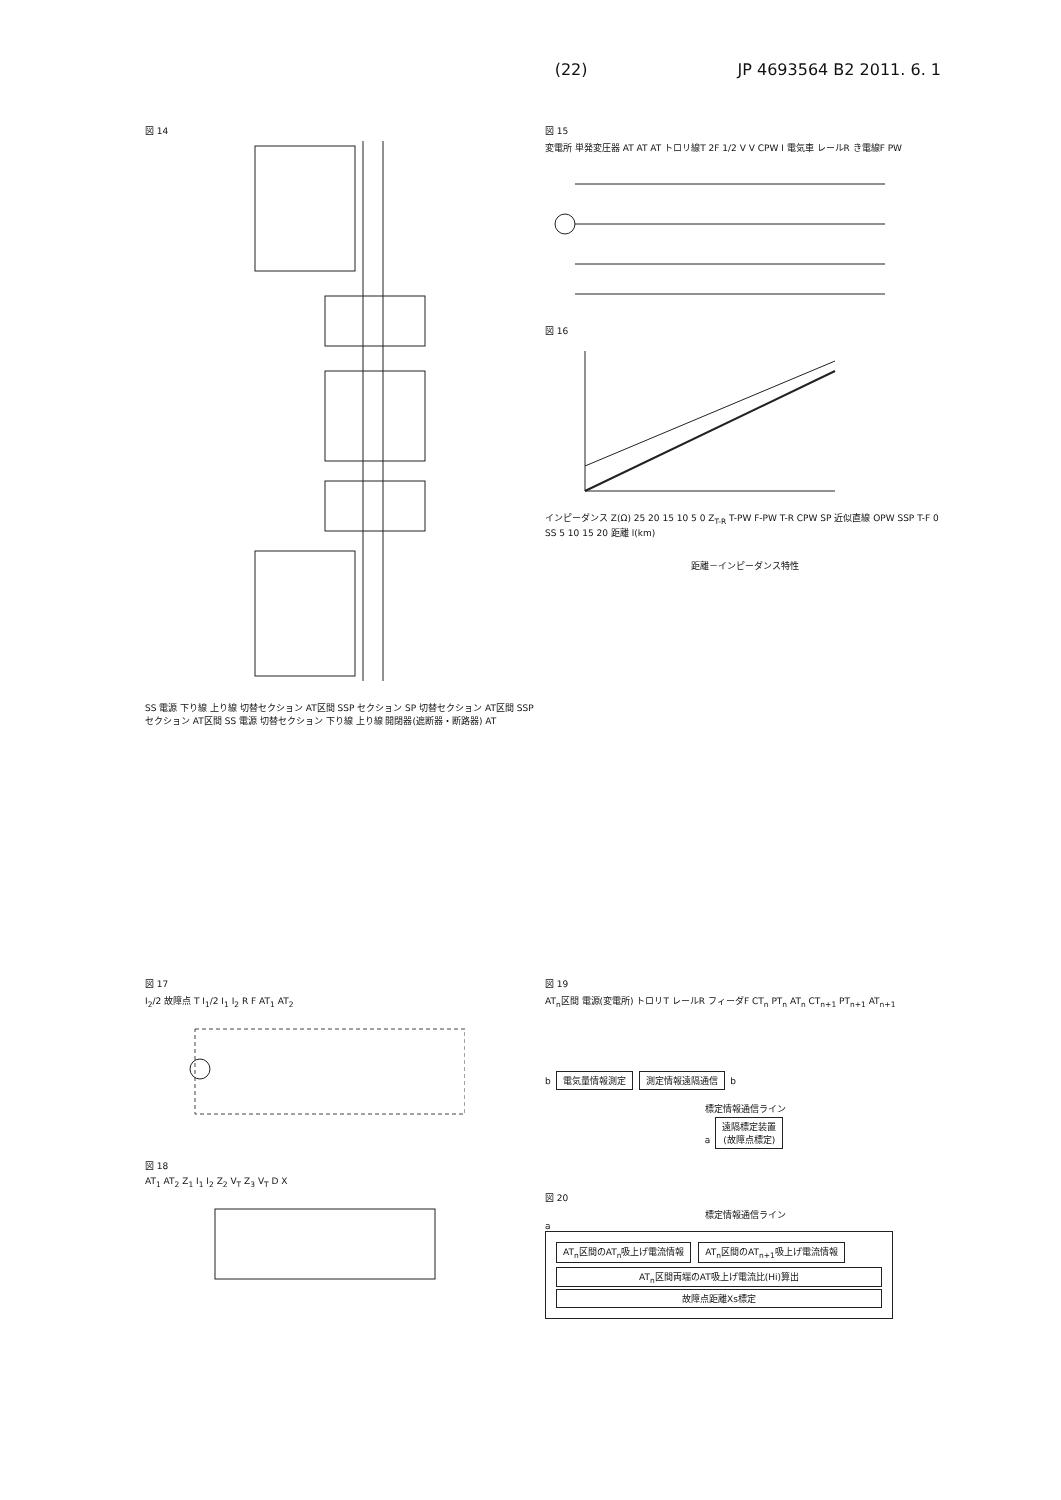(22) JP 4693564 B2 2011. 6. 1
図 14
SS 電源 下り線 上り線 切替セクション AT区間 SSP セクション SP 切替セクション AT区間 SSP セクション AT区間 SS 電源 切替セクション 下り線 上り線 開閉器(遮断器・断路器) AT
図 15
変電所 単発変圧器 AT AT AT トロリ線T 2F 1/2 V V CPW I 電気車 レールR き電線F PW
図 16
インピーダンス Z(Ω) 25 20 15 10 5 0 Z<sub>T-R</sub> T-PW F-PW T-R CPW SP 近似直線 OPW SSP T-F 0 SS 5 10 15 20 距離 l(km)
距離－インピーダンス特性
図 17
I<sub>2</sub>/2 故障点 T I<sub>1</sub>/2 I<sub>1</sub> I<sub>2</sub> R F AT<sub>1</sub> AT<sub>2</sub>
図 18
AT<sub>1</sub> AT<sub>2</sub> Z<sub>1</sub> I<sub>1</sub> I<sub>2</sub> Z<sub>2</sub> V<sub>T</sub> Z<sub>3</sub> V<sub>T</sub> D X
図 19
AT<sub>n</sub>区間 電源(変電所) トロリT レールR フィーダF CT<sub>n</sub> PT<sub>n</sub> AT<sub>n</sub> CT<sub>n+1</sub> PT<sub>n+1</sub> AT<sub>n+1</sub>
b 電気量情報測定 測定情報遠隔通信 b
標定情報通信ライン
a 遠隔標定装置
(故障点標定)
図 20
標定情報通信ライン
a
AT<sub>n</sub>区間のAT<sub>n</sub>吸上げ電流情報 AT<sub>n</sub>区間のAT<sub>n+1</sub>吸上げ電流情報
AT<sub>n</sub>区間両端のAT吸上げ電流比(Hi)算出
故障点距離Xs標定